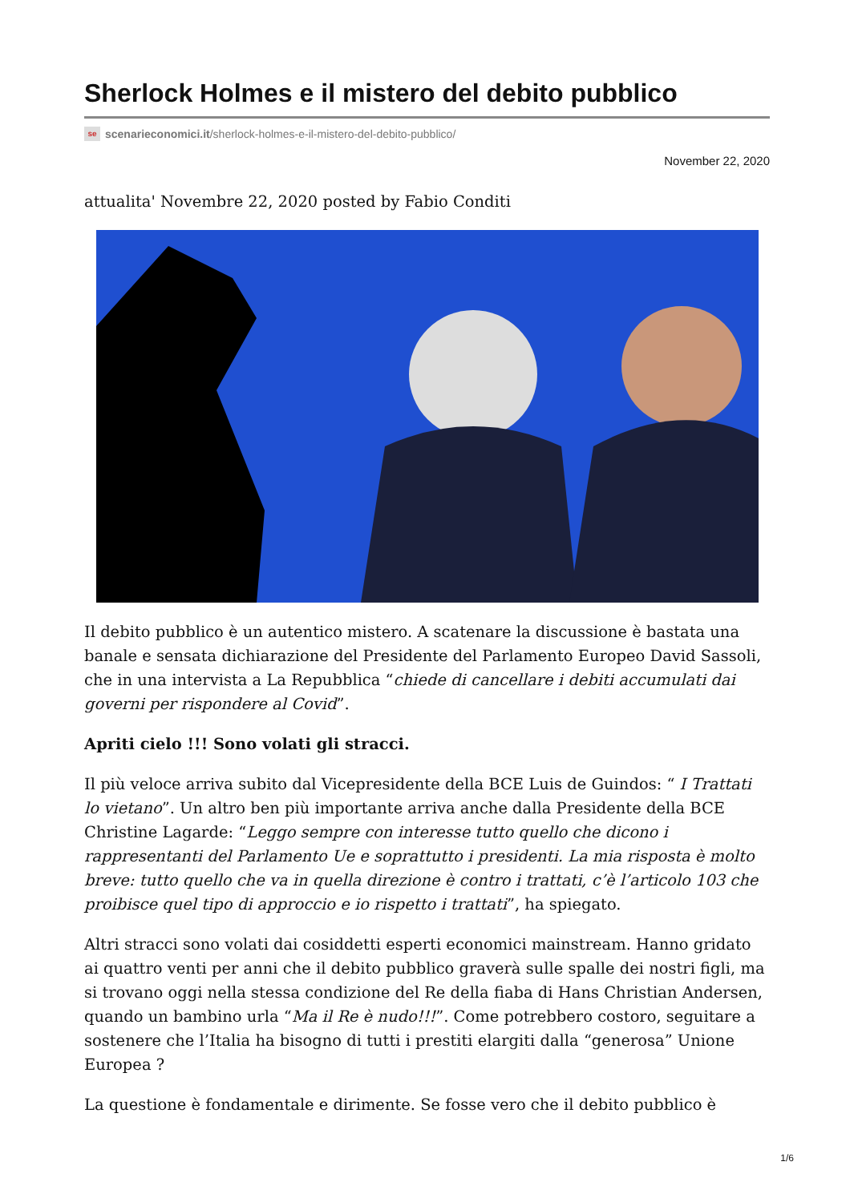Sherlock Holmes e il mistero del debito pubblico
se scenarieconomici.it/sherlock-holmes-e-il-mistero-del-debito-pubblico/
November 22, 2020
attualita' Novembre 22, 2020 posted by Fabio Conditi
Il debito pubblico è un autentico mistero. A scatenare la discussione è bastata una banale e sensata dichiarazione del Presidente del Parlamento Europeo David Sassoli, che in una intervista a La Repubblica “chiede di cancellare i debiti accumulati dai governi per rispondere al Covid”.
Apriti cielo !!! Sono volati gli stracci.
Il più veloce arriva subito dal Vicepresidente della BCE Luis de Guindos: “ I Trattati lo vietano”. Un altro ben più importante arriva anche dalla Presidente della BCE Christine Lagarde: “Leggo sempre con interesse tutto quello che dicono i rappresentanti del Parlamento Ue e soprattutto i presidenti. La mia risposta è molto breve: tutto quello che va in quella direzione è contro i trattati, c’è l’articolo 103 che proibisce quel tipo di approccio e io rispetto i trattati”, ha spiegato.
Altri stracci sono volati dai cosiddetti esperti economici mainstream. Hanno gridato ai quattro venti per anni che il debito pubblico graverà sulle spalle dei nostri figli, ma si trovano oggi nella stessa condizione del Re della fiaba di Hans Christian Andersen, quando un bambino urla “Ma il Re è nudo!!!”. Come potrebbero costoro, seguitare a sostenere che l’Italia ha bisogno di tutti i prestiti elargiti dalla “generosa” Unione Europea ?
La questione è fondamentale e dirimente. Se fosse vero che il debito pubblico è
1/6